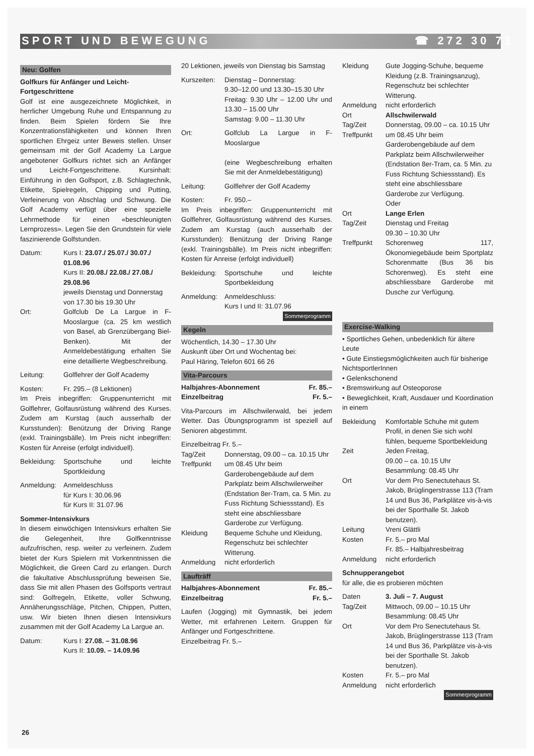SPORT UND BEWEGUNG ☎ 272 30 71
Neu: Golfen
Golfkurs für Anfänger und Leicht-Fortgeschrittene
Golf ist eine ausgezeichnete Möglichkeit, in herrlicher Umgebung Ruhe und Entspannung zu finden. Beim Spielen fördern Sie Ihre Konzentrationsfähigkeiten und können Ihren sportlichen Ehrgeiz unter Beweis stellen. Unser gemeinsam mit der Golf Academy La Largue angebotener Golfkurs richtet sich an Anfänger und Leicht-Fortgeschrittene. Kursinhalt: Einführung in den Golfsport, z.B. Schlagtechnik, Etikette, Spielregeln, Chipping und Putting, Verfeinerung von Abschlag und Schwung. Die Golf Academy verfügt über eine spezielle Lehrmethode für einen «beschleunigten Lernprozess». Legen Sie den Grundstein für viele faszinierende Golfstunden.
Datum: Kurs I: 23.07./ 25.07./ 30.07./ 01.08.96
Kurs II: 20.08./ 22.08./ 27.08./ 29.08.96
jeweils Dienstag und Donnerstag von 17.30 bis 19.30 Uhr
Ort: Golfclub De La Largue in F-Mooslargue (ca. 25 km westlich von Basel, ab Grenzübergang Biel-Benken). Mit der Anmeldebestätigung erhalten Sie eine detaillierte Wegbeschreibung.
Leitung: Golflehrer der Golf Academy
Kosten: Fr. 295.– (8 Lektionen)
Im Preis inbegriffen: Gruppenunterricht mit Golflehrer, Golfausrüstung während des Kurses. Zudem am Kurstag (auch ausserhalb der Kursstunden): Benützung der Driving Range (exkl. Trainingsbälle). Im Preis nicht inbegriffen: Kosten für Anreise (erfolgt individuell).
Bekleidung: Sportschuhe und leichte Sportkleidung
Anmeldung: Anmeldeschluss
für Kurs I: 30.06.96
für Kurs II: 31.07.96
Sommer-Intensivkurs
In diesem einwöchigen Intensivkurs erhalten Sie die Gelegenheit, Ihre Golfkenntnisse aufzufrischen, resp. weiter zu verfeinern. Zudem bietet der Kurs Spielern mit Vorkenntnissen die Möglichkeit, die Green Card zu erlangen. Durch die fakultative Abschlussprüfung beweisen Sie, dass Sie mit allen Phasen des Golfsports vertraut sind: Golfregeln, Etikette, voller Schwung, Annäherungsschläge, Pitchen, Chippen, Putten, usw. Wir bieten Ihnen diesen Intensivkurs zusammen mit der Golf Academy La Largue an.
Datum: Kurs I: 27.08. – 31.08.96
Kurs II: 10.09. – 14.09.96
20 Lektionen, jeweils von Dienstag bis Samstag
Kurszeiten: Dienstag – Donnerstag:
9.30–12.00 und 13.30–15.30 Uhr
Freitag: 9.30 Uhr – 12.00 Uhr und 13.30 – 15.00 Uhr
Samstag: 9.00 – 11.30 Uhr
Ort: Golfclub La Largue in F-Mooslargue
(eine Wegbeschreibung erhalten Sie mit der Anmeldebestätigung)
Leitung: Golflehrer der Golf Academy
Kosten: Fr. 950.–
Im Preis inbegriffen: Gruppenunterricht mit Golflehrer, Golfausrüstung während des Kurses. Zudem am Kurstag (auch ausserhalb der Kursstunden): Benützung der Driving Range (exkl. Trainingsbälle). Im Preis nicht inbegriffen: Kosten für Anreise (erfolgt individuell)
Bekleidung: Sportschuhe und leichte Sportbekleidung
Anmeldung: Anmeldeschluss:
Kurs I und II: 31.07.96
Sommerprogramm
Kegeln
Wöchentlich, 14.30 – 17.30 Uhr
Auskunft über Ort und Wochentag bei:
Paul Häring, Telefon 601 66 26
Vita-Parcours
Halbjahres-Abonnement Fr. 85.–
Einzelbeitrag Fr. 5.–
Vita-Parcours im Allschwilerwald, bei jedem Wetter. Das Übungsprogramm ist speziell auf Senioren abgestimmt.
Einzelbeitrag Fr. 5.–
Tag/Zeit Donnerstag, 09.00 – ca. 10.15 Uhr
Treffpunkt um 08.45 Uhr beim Garderobengebäude auf dem Parkplatz beim Allschwilerweiher (Endstation 8er-Tram, ca. 5 Min. zu Fuss Richtung Schiessstand). Es steht eine abschliessbare Garderobe zur Verfügung.
Kleidung Bequeme Schuhe und Kleidung, Regenschutz bei schlechter Witterung.
Anmeldung nicht erforderlich
Laufträff
Halbjahres-Abonnement Fr. 85.–
Einzelbeitrag Fr. 5.–
Laufen (Jogging) mit Gymnastik, bei jedem Wetter, mit erfahrenen Leitern. Gruppen für Anfänger und Fortgeschrittene.
Einzelbeitrag Fr. 5.–
Kleidung Gute Jogging-Schuhe, bequeme Kleidung (z.B. Trainingsanzug), Regenschutz bei schlechter Witterung.
Anmeldung nicht erforderlich
Ort Allschwilerwald
Tag/Zeit Donnerstag, 09.00 – ca. 10.15 Uhr
Treffpunkt um 08.45 Uhr beim Garderobengebäude auf dem Parkplatz beim Allschwilerweiher (Endstation 8er-Tram, ca. 5 Min. zu Fuss Richtung Schiessstand). Es steht eine abschliessbare Garderobe zur Verfügung.
Oder
Ort Lange Erlen
Tag/Zeit Dienstag und Freitag
09.30 – 10.30 Uhr
Treffpunkt Schorenweg 117, Ökonomiegebäude beim Sportplatz Schorenmatte (Bus 36 bis Schorenweg). Es steht eine abschliessbare Garderobe mit Dusche zur Verfügung.
Exercise-Walking
• Sportliches Gehen, unbedenklich für ältere Leute
• Gute Einstiegsmöglichkeiten auch für bisherige NichtsportlerInnen
• Gelenkschonend
• Bremswirkung auf Osteoporose
• Beweglichkeit, Kraft, Ausdauer und Koordination in einem
Bekleidung Komfortable Schuhe mit gutem Profil, in denen Sie sich wohl fühlen, bequeme Sportbekleidung
Zeit Jeden Freitag,
09.00 – ca. 10.15 Uhr
Besammlung: 08.45 Uhr
Ort Vor dem Pro Senectutehaus St. Jakob, Brüglingerstrasse 113 (Tram 14 und Bus 36, Parkplätze vis-à-vis bei der Sporthalle St. Jakob benutzen).
Leitung Vreni Glättli
Kosten Fr. 5.– pro Mal
Fr. 85.– Halbjahresbeitrag
Anmeldung nicht erforderlich
Schnupperangebot
für alle, die es probieren möchten
Daten 3. Juli – 7. August
Tag/Zeit Mittwoch, 09.00 – 10.15 Uhr
Besammlung: 08.45 Uhr
Ort Vor dem Pro Senectutehaus St. Jakob, Brüglingerstrasse 113 (Tram 14 und Bus 36, Parkplätze vis-à-vis bei der Sporthalle St. Jakob benutzen).
Kosten Fr. 5.– pro Mal
Anmeldung nicht erforderlich
Sommerprogramm
26